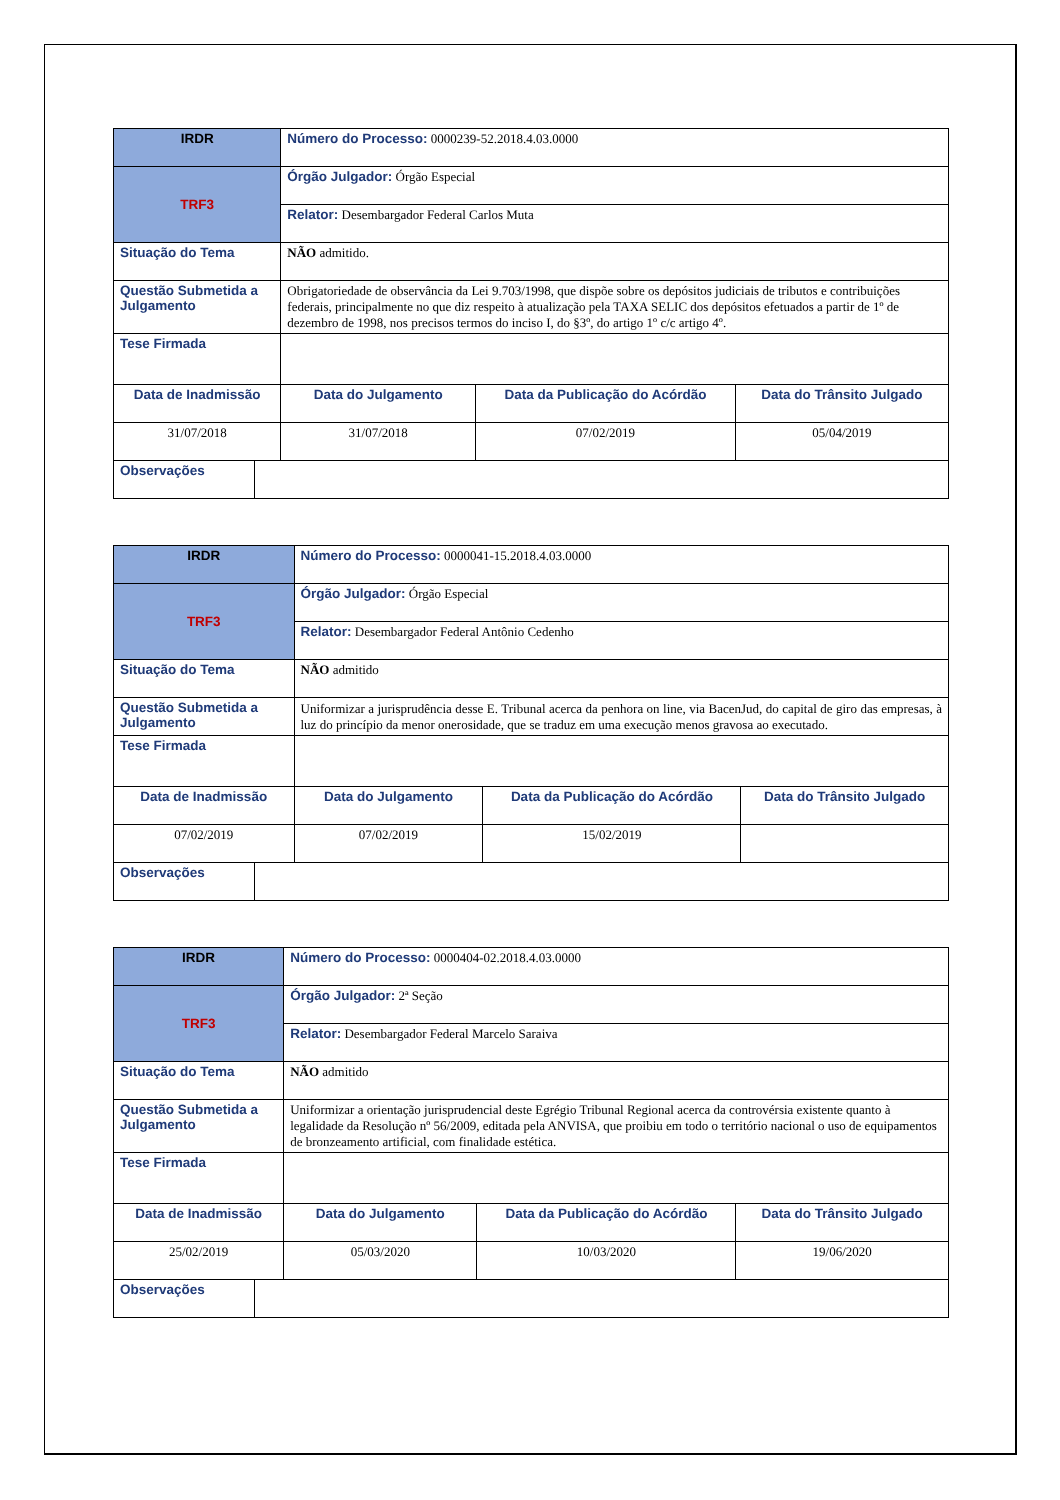| IRDR | | Número do Processo: 0000239-52.2018.4.03.0000 | | | |
| TRF3 | | Órgão Julgador: Órgão Especial | | | |
| | | Relator: Desembargador Federal Carlos Muta | | | |
| Situação do Tema | | NÃO admitido. | | | |
| Questão Submetida a Julgamento | | Obrigatoriedade de observância da Lei 9.703/1998, que dispõe sobre os depósitos judiciais de tributos e contribuições federais, principalmente no que diz respeito à atualização pela TAXA SELIC dos depósitos efetuados a partir de 1º de dezembro de 1998, nos precisos termos do inciso I, do §3º, do artigo 1º c/c artigo 4º. | | | |
| Tese Firmada | | | | | |
| Data de Inadmissão | | | Data do Julgamento | Data da Publicação do Acórdão | Data do Trânsito Julgado |
| 31/07/2018 | | | 31/07/2018 | 07/02/2019 | 05/04/2019 |
| Observações | | | | | |
| IRDR | | Número do Processo: 0000041-15.2018.4.03.0000 | | | |
| TRF3 | | Órgão Julgador: Órgão Especial | | | |
| | | Relator: Desembargador Federal Antônio Cedenho | | | |
| Situação do Tema | | NÃO admitido | | | |
| Questão Submetida a Julgamento | | Uniformizar a jurisprudência desse E. Tribunal acerca da penhora on line, via BacenJud, do capital de giro das empresas, à luz do princípio da menor onerosidade, que se traduz em uma execução menos gravosa ao executado. | | | |
| Tese Firmada | | | | | |
| Data de Inadmissão | | | Data do Julgamento | Data da Publicação do Acórdão | Data do Trânsito Julgado |
| 07/02/2019 | | | 07/02/2019 | 15/02/2019 | |
| Observações | | | | | |
| IRDR | | Número do Processo: 0000404-02.2018.4.03.0000 | | | |
| TRF3 | | Órgão Julgador: 2ª Seção | | | |
| | | Relator: Desembargador Federal Marcelo Saraiva | | | |
| Situação do Tema | | NÃO admitido | | | |
| Questão Submetida a Julgamento | | Uniformizar a orientação jurisprudencial deste Egrégio Tribunal Regional acerca da controvérsia existente quanto à legalidade da Resolução nº 56/2009, editada pela ANVISA, que proibiu em todo o território nacional o uso de equipamentos de bronzeamento artificial, com finalidade estética. | | | |
| Tese Firmada | | | | | |
| Data de Inadmissão | | | Data do Julgamento | Data da Publicação do Acórdão | Data do Trânsito Julgado |
| 25/02/2019 | | | 05/03/2020 | 10/03/2020 | 19/06/2020 |
| Observações | | | | | |